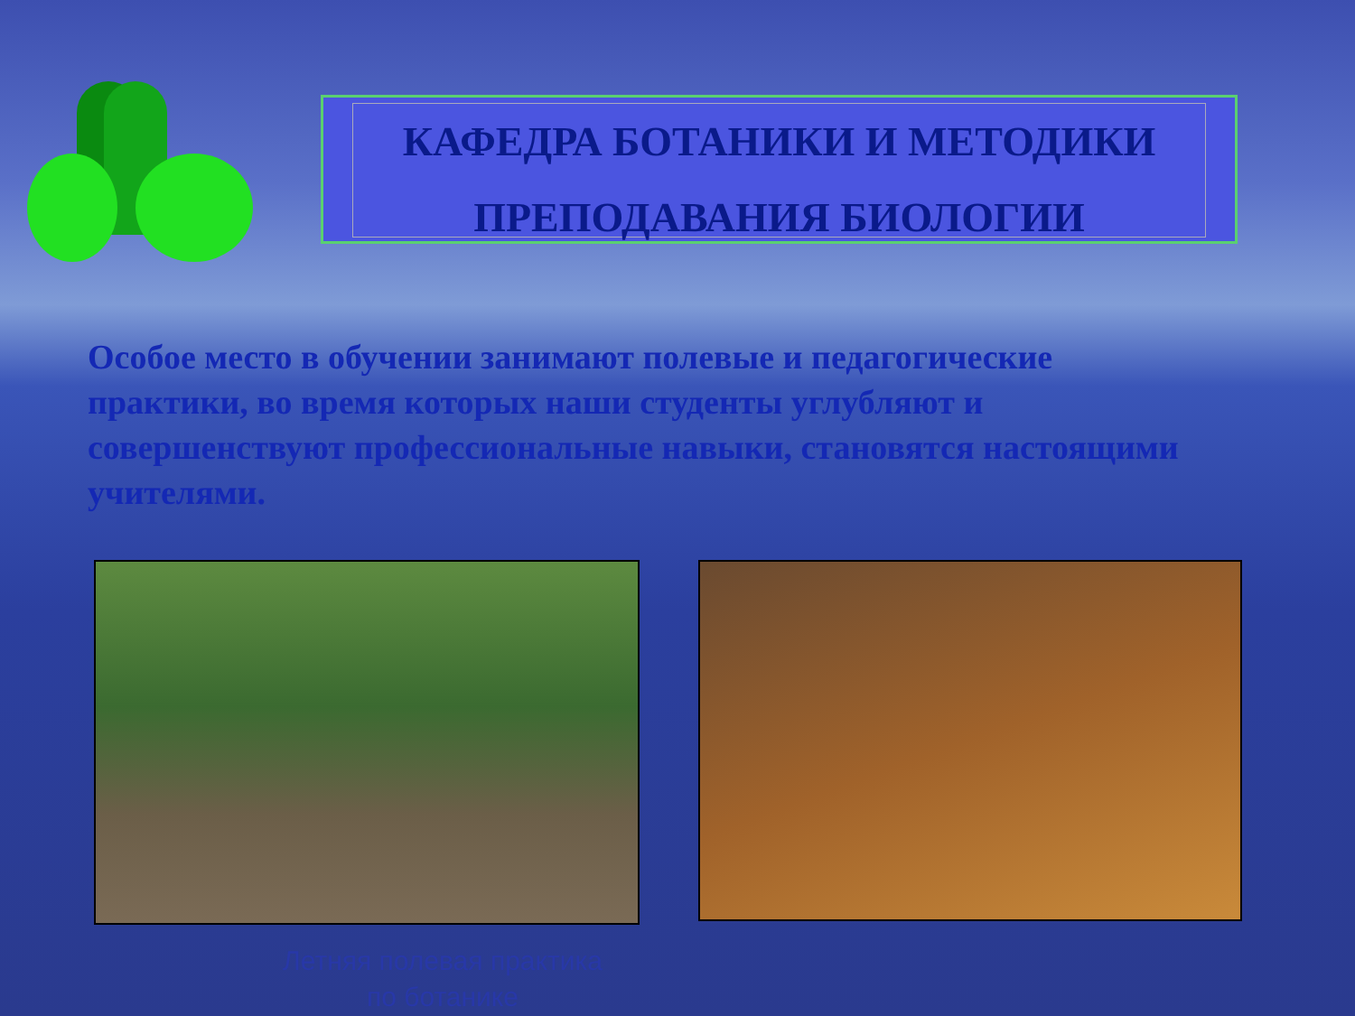КАФЕДРА БОТАНИКИ И МЕТОДИКИ
ПРЕПОДАВАНИЯ БИОЛОГИИ
Особое место в обучении занимают полевые и педагогические практики, во время которых наши студенты углубляют и совершенствуют профессиональные навыки, становятся настоящими учителями.
Летняя полевая практика
по ботанике